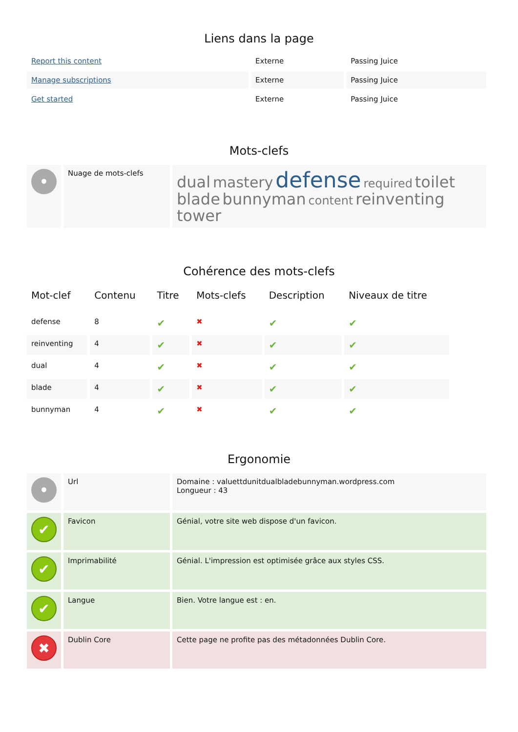Liens dans la page
| Report this content | Externe | Passing Juice |
| Manage subscriptions | Externe | Passing Juice |
| Get started | Externe | Passing Juice |
Mots-clefs
| • | Nuage de mots-clefs | dual mastery defense required toilet blade bunnyman content reinventing tower |
Cohérence des mots-clefs
| Mot-clef | Contenu | Titre | Mots-clefs | Description | Niveaux de titre |
| --- | --- | --- | --- | --- | --- |
| defense | 8 | ✔ | ✖ | ✔ | ✔ |
| reinventing | 4 | ✔ | ✖ | ✔ | ✔ |
| dual | 4 | ✔ | ✖ | ✔ | ✔ |
| blade | 4 | ✔ | ✖ | ✔ | ✔ |
| bunnyman | 4 | ✔ | ✖ | ✔ | ✔ |
Ergonomie
| • | Url | Domaine : valuettdunitdualbladebunnyman.wordpress.com Longueur : 43 |
| ✔ | Favicon | Génial, votre site web dispose d'un favicon. |
| ✔ | Imprimabilité | Génial. L'impression est optimisée grâce aux styles CSS. |
| ✔ | Langue | Bien. Votre langue est : en. |
| ✖ | Dublin Core | Cette page ne profite pas des métadonnées Dublin Core. |